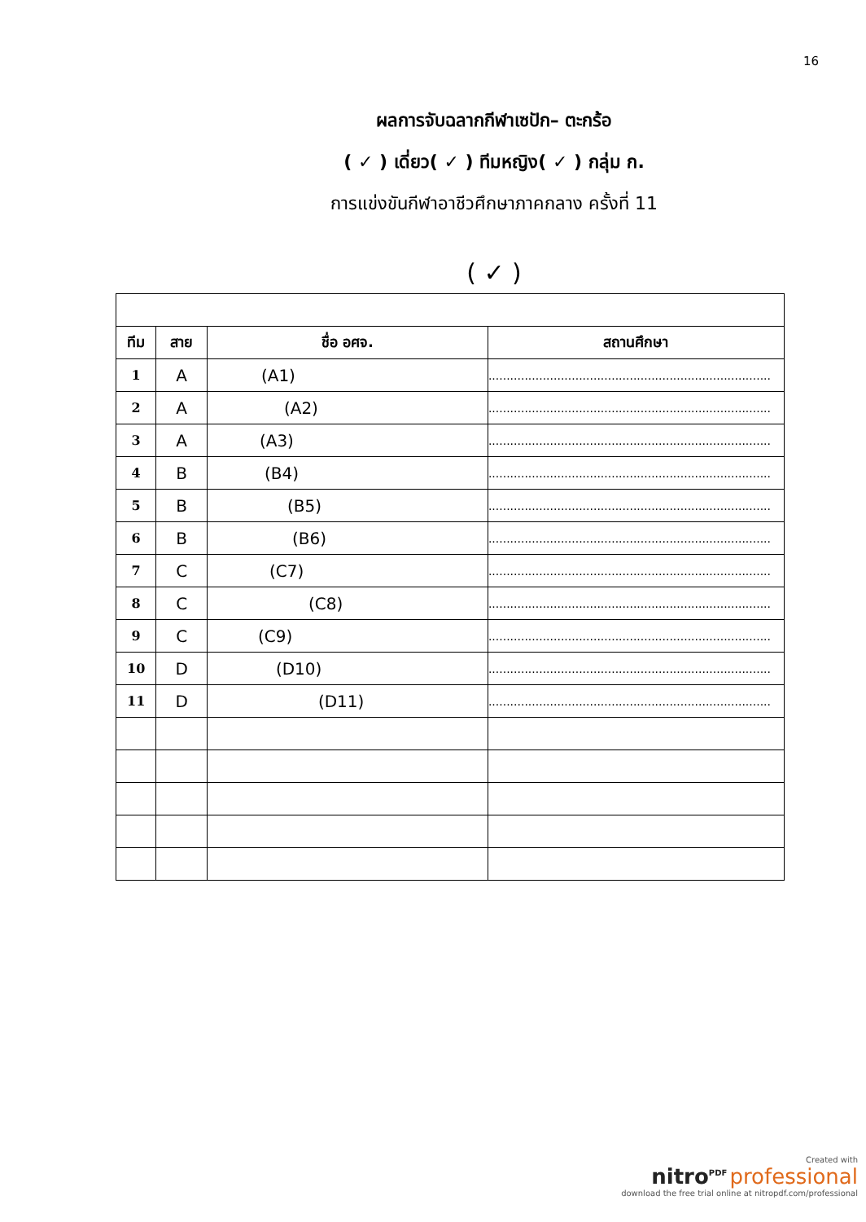16
ผลการจับฉลากกีฬาเซปัก– ตะกร้อ
( ✓ ) เดี่ยว( ✓ ) ทีมหญิง( ✓ ) กลุ่ม ก.
การแข่งขันกีฬาอาชีวศึกษาภาคกลาง ครั้งที่ 11
( ✓ )
| ทีม | สาย | ชื่อ อศจ. | สถานศึกษา |
| --- | --- | --- | --- |
| 1 | A | (A1) | .............................................................................. |
| 2 | A | (A2) | .............................................................................. |
| 3 | A | (A3) | .............................................................................. |
| 4 | B | (B4) | .............................................................................. |
| 5 | B | (B5) | .............................................................................. |
| 6 | B | (B6) | .............................................................................. |
| 7 | C | (C7) | .............................................................................. |
| 8 | C | (C8) | .............................................................................. |
| 9 | C | (C9) | .............................................................................. |
| 10 | D | (D10) | .............................................................................. |
| 11 | D | (D11) | .............................................................................. |
Created with
nitro<sup>PDF</sup> professional
download the free trial online at nitropdf.com/professional